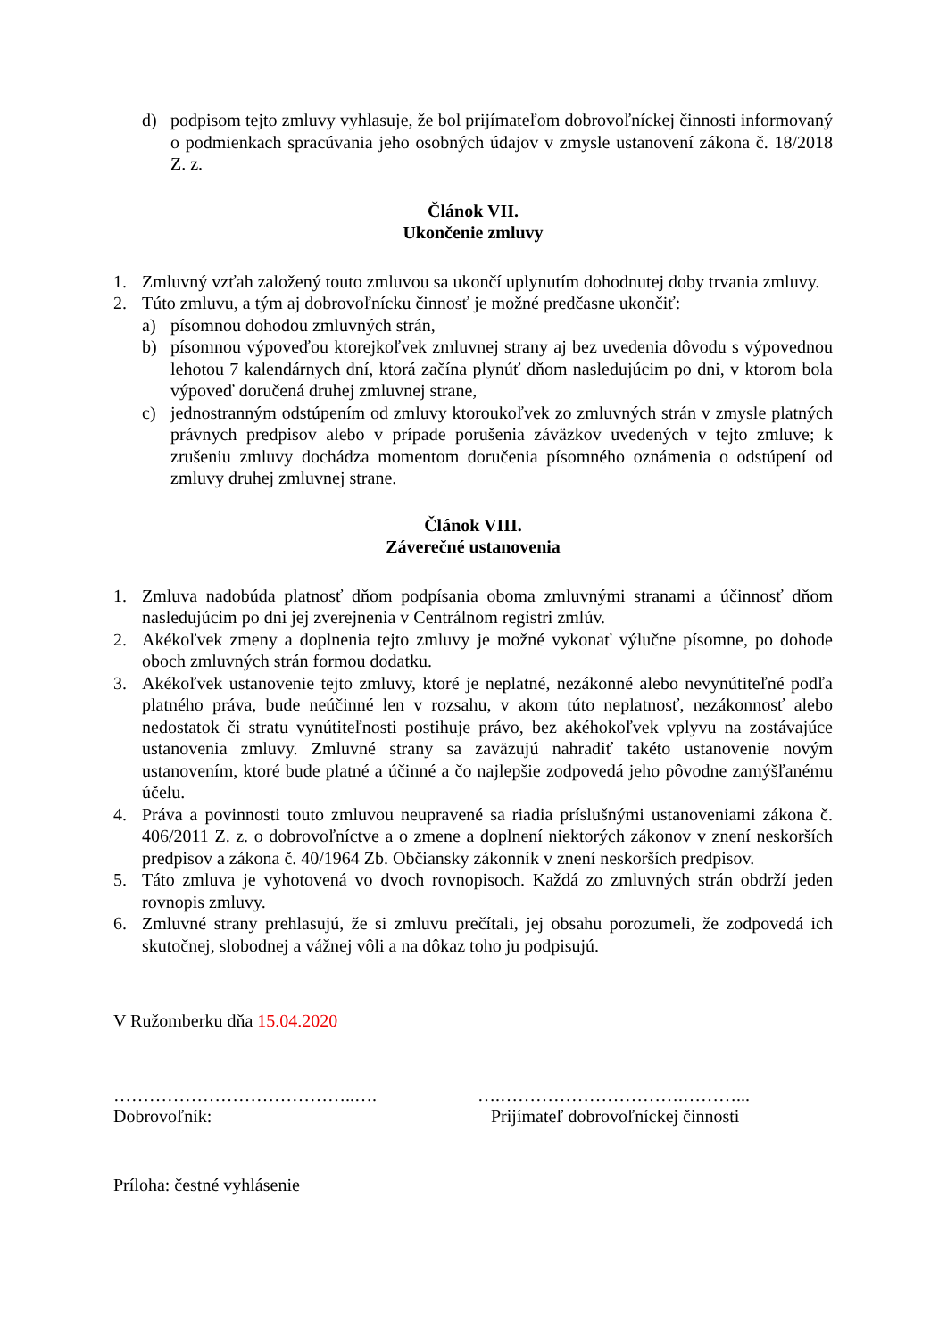d) podpisom tejto zmluvy vyhlasuje, že bol prijímateľom dobrovoľníckej činnosti informovaný o podmienkach spracúvania jeho osobných údajov v zmysle ustanovení zákona č. 18/2018 Z. z.
Článok VII.
Ukončenie zmluvy
1. Zmluvný vzťah založený touto zmluvou sa ukončí uplynutím dohodnutej doby trvania zmluvy.
2. Túto zmluvu, a tým aj dobrovoľnícku činnosť je možné predčasne ukončiť:
a) písomnou dohodou zmluvných strán,
b) písomnou výpoveďou ktorejkoľvek zmluvnej strany aj bez uvedenia dôvodu s výpovednou lehotou 7 kalendárnych dní, ktorá začína plynúť dňom nasledujúcim po dni, v ktorom bola výpoveď doručená druhej zmluvnej strane,
c) jednostranným odstúpením od zmluvy ktoroukoľvek zo zmluvných strán v zmysle platných právnych predpisov alebo v prípade porušenia záväzkov uvedených v tejto zmluve; k zrušeniu zmluvy dochádza momentom doručenia písomného oznámenia o odstúpení od zmluvy druhej zmluvnej strane.
Článok VIII.
Záverečné ustanovenia
1. Zmluva nadobúda platnosť dňom podpísania oboma zmluvnými stranami a účinnosť dňom nasledujúcim po dni jej zverejnenia v Centrálnom registri zmlúv.
2. Akékoľvek zmeny a doplnenia tejto zmluvy je možné vykonať výlučne písomne, po dohode oboch zmluvných strán formou dodatku.
3. Akékoľvek ustanovenie tejto zmluvy, ktoré je neplatné, nezákonné alebo nevynútiteľné podľa platného práva, bude neúčinné len v rozsahu, v akom túto neplatnosť, nezákonnosť alebo nedostatok či stratu vynútiteľnosti postihuje právo, bez akéhokoľvek vplyvu na zostávajúce ustanovenia zmluvy. Zmluvné strany sa zaväzujú nahradiť takéto ustanovenie novým ustanovením, ktoré bude platné a účinné a čo najlepšie zodpovedá jeho pôvodne zamýšľanému účelu.
4. Práva a povinnosti touto zmluvou neupravené sa riadia príslušnými ustanoveniami zákona č. 406/2011 Z. z. o dobrovoľníctve a o zmene a doplnení niektorých zákonov v znení neskorších predpisov a zákona č. 40/1964 Zb. Občiansky zákonník v znení neskorších predpisov.
5. Táto zmluva je vyhotovená vo dvoch rovnopisoch. Každá zo zmluvných strán obdrží jeden rovnopis zmluvy.
6. Zmluvné strany prehlasujú, že si zmluvu prečítali, jej obsahu porozumeli, že zodpovedá ich skutočnej, slobodnej a vážnej vôli a na dôkaz toho ju podpisujú.
V Ružomberku dňa 15.04.2020
…………………………………..….
Dobrovoľník:
….………………………….………...
Prijímateľ dobrovoľníckej činnosti
Príloha: čestné vyhlásenie